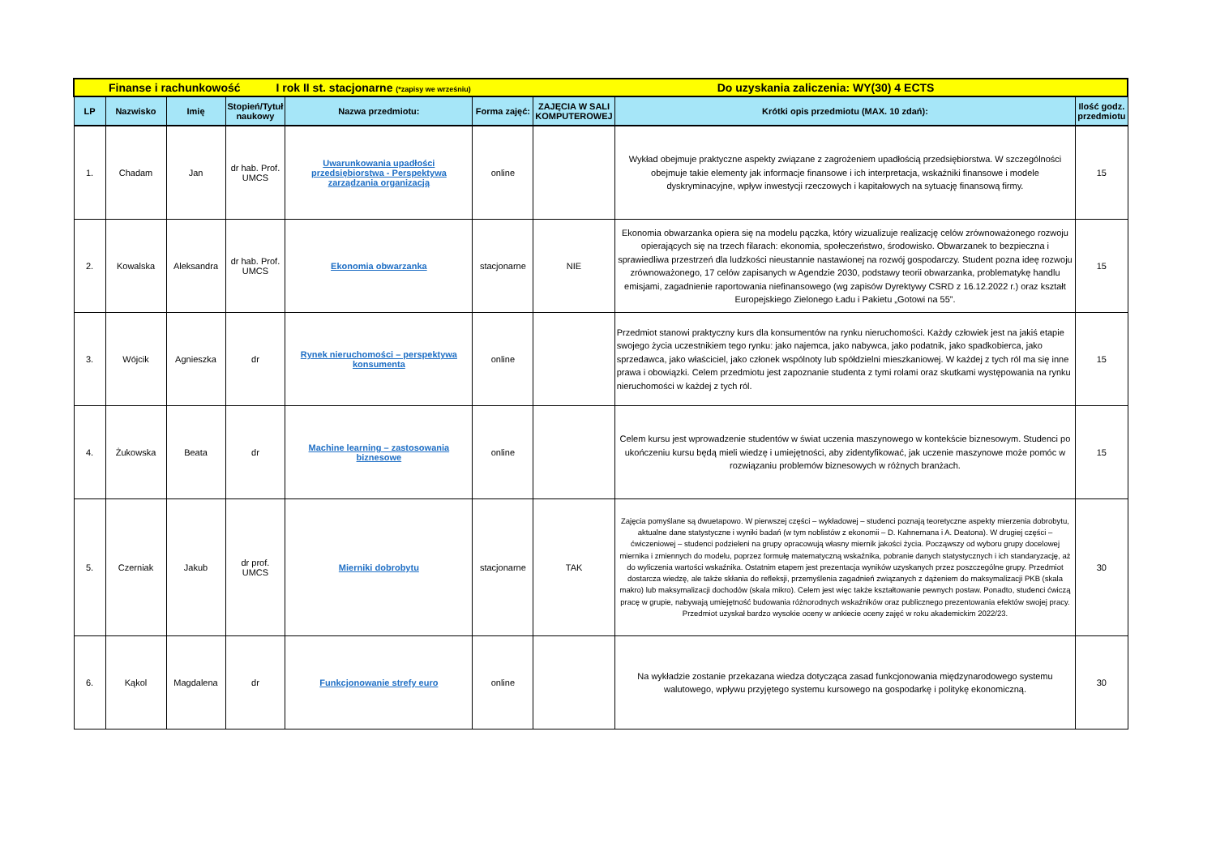| Finanse i rachunkowość I rok II st. stacjonarne (*zapisy we wrześniu) Do uzyskania zaliczenia: WY(30) 4 ECTS | | | | | | | | |
| LP | Nazwisko | Imię | Stopień/Tytuł naukowy | Nazwa przedmiotu: | Forma zajęć: | ZAJĘCIA W SALI KOMPUTEROWEJ | Krótki opis przedmiotu (MAX. 10 zdań): | Ilość godz. przedmiotu |
| 1. | Chadam | Jan | dr hab. Prof. UMCS | Uwarunkowania upadłości przedsiębiorstwa - Perspektywa zarządzania organizacją | online | | Wykład obejmuje praktyczne aspekty związane z zagrożeniem upadłością przedsiębiorstwa. W szczególności obejmuje takie elementy jak informacje finansowe i ich interpretacja, wskaźniki finansowe i modele dyskryminacyjne, wpływ inwestycji rzeczowych i kapitałowych na sytuację finansową firmy. | 15 |
| 2. | Kowalska | Aleksandra | dr hab. Prof. UMCS | Ekonomia obwarzanka | stacjonarne | NIE | Ekonomia obwarzanka opiera się na modelu pączka, który wizualizuje realizację celów zrównoważonego rozwoju opierających się na trzech filarach: ekonomia, społeczeństwo, środowisko. Obwarzanek to bezpieczna i sprawiedliwa przestrzeń dla ludzkości nieustannie nastawionej na rozwój gospodarczy. Student pozna ideę rozwoju zrównoważonego, 17 celów zapisanych w Agendzie 2030, podstawy teorii obwarzanka, problematykę handlu emisjami, zagadnienie raportowania niefinansowego (wg zapisów Dyrektywy CSRD z 16.12.2022 r.) oraz kształt Europejskiego Zielonego Ładu i Pakietu „Gotowi na 55”. | 15 |
| 3. | Wójcik | Agnieszka | dr | Rynek nieruchomości – perspektywa konsumenta | online | | Przedmiot stanowi praktyczny kurs dla konsumentów na rynku nieruchomości. Każdy człowiek jest na jakiś etapie swojego życia uczestnikiem tego rynku: jako najemca, jako nabywca, jako podatnik, jako spadkobierca, jako sprzedawca, jako właściciel, jako członek wspólnoty lub spółdzielni mieszkaniowej. W każdej z tych ról ma się inne prawa i obowiązki. Celem przedmiotu jest zapoznanie studenta z tymi rolami oraz skutkami występowania na rynku nieruchomości w każdej z tych ról. | 15 |
| 4. | Żukowska | Beata | dr | Machine learning – zastosowania biznesowe | online | | Celem kursu jest wprowadzenie studentów w świat uczenia maszynowego w kontekście biznesowym. Studenci po ukończeniu kursu będą mieli wiedzę i umiejętności, aby zidentyfikować, jak uczenie maszynowe może pomóc w rozwiązaniu problemów biznesowych w różnych branżach. | 15 |
| 5. | Czerniak | Jakub | dr prof. UMCS | Mierniki dobrobytu | stacjonarne | TAK | Zajęcia pomyślane są dwuetapowo. W pierwszej części – wykładowej – studenci poznają teoretyczne aspekty mierzenia dobrobytu, aktualne dane statystyczne i wyniki badań (w tym noblistów z ekonomii – D. Kahnemana i A. Deatona). W drugiej części – ćwiczeniowej – studenci podzieleni na grupy opracowują własny miernik jakości życia. Począwszy od wyboru grupy docelowej miernika i zmiennych do modelu, poprzez formułę matematyczną wskaźnika, pobranie danych statystycznych i ich standaryzację, aż do wyliczenia wartości wskaźnika. Ostatnim etapem jest prezentacja wyników uzyskanych przez poszczególne grupy. Przedmiot dostarcza wiedzę, ale także skłania do refleksji, przemyślenia zagadnień związanych z dążeniem do maksymalizacji PKB (skala makro) lub maksymalizacji dochodów (skala mikro). Celem jest więc także kształtowanie pewnych postaw. Ponadto, studenci ćwiczą pracę w grupie, nabywają umiejętność budowania różnorodnych wskaźników oraz publicznego prezentowania efektów swojej pracy. Przedmiot uzyskał bardzo wysokie oceny w ankiecie oceny zajęć w roku akademickim 2022/23. | 30 |
| 6. | Kąkol | Magdalena | dr | Funkcjonowanie strefy euro | online | | Na wykładzie zostanie przekazana wiedza dotycząca zasad funkcjonowania międzynarodowego systemu walutowego, wpływu przyjętego systemu kursowego na gospodarkę i politykę ekonomiczną. | 30 |